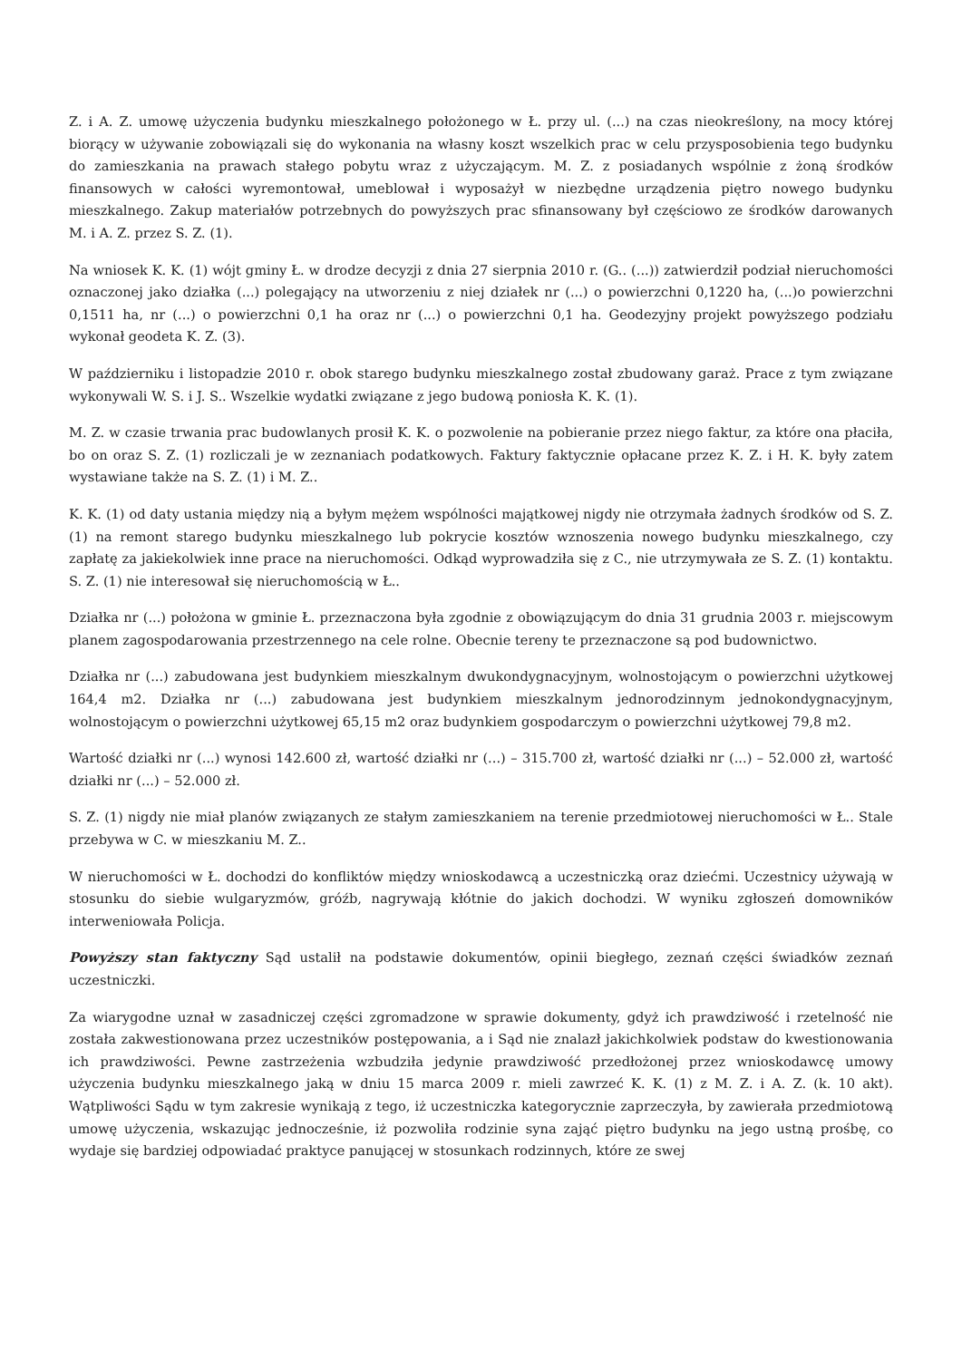Z. i A. Z. umowę użyczenia budynku mieszkalnego położonego w Ł. przy ul. (...) na czas nieokreślony, na mocy której biorący w używanie zobowiązali się do wykonania na własny koszt wszelkich prac w celu przysposobienia tego budynku do zamieszkania na prawach stałego pobytu wraz z użyczającym. M. Z. z posiadanych wspólnie z żoną środków finansowych w całości wyremontował, umeblował i wyposażył w niezbędne urządzenia piętro nowego budynku mieszkalnego. Zakup materiałów potrzebnych do powyższych prac sfinansowany był częściowo ze środków darowanych M. i A. Z. przez S. Z. (1).
Na wniosek K. K. (1) wójt gminy Ł. w drodze decyzji z dnia 27 sierpnia 2010 r. (G.. (...)) zatwierdził podział nieruchomości oznaczonej jako działka (...) polegający na utworzeniu z niej działek nr (...) o powierzchni 0,1220 ha, (...)o powierzchni 0,1511 ha, nr (...) o powierzchni 0,1 ha oraz nr (...) o powierzchni 0,1 ha. Geodezyjny projekt powyższego podziału wykonał geodeta K. Z. (3).
W październiku i listopadzie 2010 r. obok starego budynku mieszkalnego został zbudowany garaż. Prace z tym związane wykonywali W. S. i J. S.. Wszelkie wydatki związane z jego budową poniosła K. K. (1).
M. Z. w czasie trwania prac budowlanych prosił K. K. o pozwolenie na pobieranie przez niego faktur, za które ona płaciła, bo on oraz S. Z. (1) rozliczali je w zeznaniach podatkowych. Faktury faktycznie opłacane przez K. Z. i H. K. były zatem wystawiane także na S. Z. (1) i M. Z..
K. K. (1) od daty ustania między nią a byłym mężem wspólności majątkowej nigdy nie otrzymała żadnych środków od S. Z. (1) na remont starego budynku mieszkalnego lub pokrycie kosztów wznoszenia nowego budynku mieszkalnego, czy zapłatę za jakiekolwiek inne prace na nieruchomości. Odkąd wyprowadziła się z C., nie utrzymywała ze S. Z. (1) kontaktu. S. Z. (1) nie interesował się nieruchomością w Ł..
Działka nr (...) położona w gminie Ł. przeznaczona była zgodnie z obowiązującym do dnia 31 grudnia 2003 r. miejscowym planem zagospodarowania przestrzennego na cele rolne. Obecnie tereny te przeznaczone są pod budownictwo.
Działka nr (...) zabudowana jest budynkiem mieszkalnym dwukondygnacyjnym, wolnostojącym o powierzchni użytkowej 164,4 m2. Działka nr (...) zabudowana jest budynkiem mieszkalnym jednorodzinnym jednokondygnacyjnym, wolnostojącym o powierzchni użytkowej 65,15 m2 oraz budynkiem gospodarczym o powierzchni użytkowej 79,8 m2.
Wartość działki nr (...) wynosi 142.600 zł, wartość działki nr (...) – 315.700 zł, wartość działki nr (...) – 52.000 zł, wartość działki nr (...) – 52.000 zł.
S. Z. (1) nigdy nie miał planów związanych ze stałym zamieszkaniem na terenie przedmiotowej nieruchomości w Ł.. Stale przebywa w C. w mieszkaniu M. Z..
W nieruchomości w Ł. dochodzi do konfliktów między wnioskodawcą a uczestniczką oraz dziećmi. Uczestnicy używają w stosunku do siebie wulgaryzmów, gróźb, nagrywają kłótnie do jakich dochodzi. W wyniku zgłoszeń domowników interweniowała Policja.
Powyższy stan faktyczny Sąd ustalił na podstawie dokumentów, opinii biegłego, zeznań części świadków zeznań uczestniczki.
Za wiarygodne uznał w zasadniczej części zgromadzone w sprawie dokumenty, gdyż ich prawdziwość i rzetelność nie została zakwestionowana przez uczestników postępowania, a i Sąd nie znalazł jakichkolwiek podstaw do kwestionowania ich prawdziwości. Pewne zastrzeżenia wzbudziła jedynie prawdziwość przedłożonej przez wnioskodawcę umowy użyczenia budynku mieszkalnego jaką w dniu 15 marca 2009 r. mieli zawrzeć K. K. (1) z M. Z. i A. Z. (k. 10 akt). Wątpliwości Sądu w tym zakresie wynikają z tego, iż uczestniczka kategorycznie zaprzeczyła, by zawierała przedmiotową umowę użyczenia, wskazując jednocześnie, iż pozwoliła rodzinie syna zająć piętro budynku na jego ustną prośbę, co wydaje się bardziej odpowiadać praktyce panującej w stosunkach rodzinnych, które ze swej